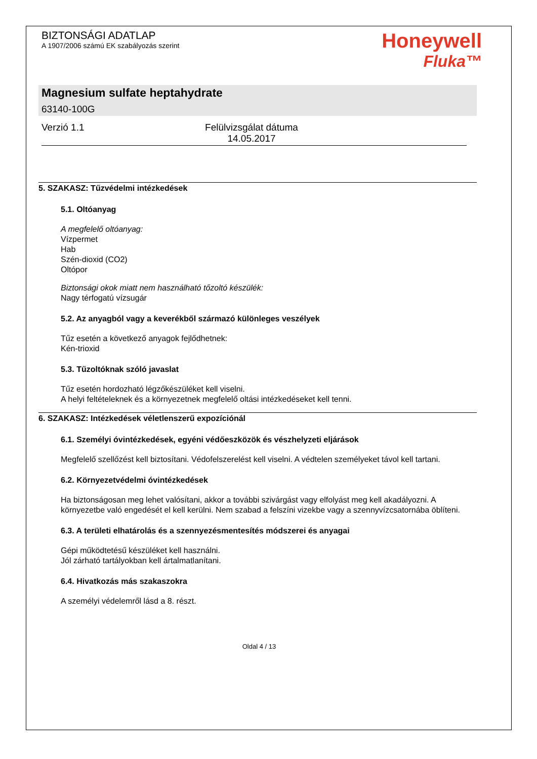BIZTONSÁGI ADATLAP
A 1907/2006 számú EK szabályozás szerint
Honeywell
Fluka™
Magnesium sulfate heptahydrate
63140-100G
Verzió 1.1 Felülvizsgálat dátuma 14.05.2017
5. SZAKASZ: Tűzvédelmi intézkedések
5.1. Oltóanyag
A megfelelő oltóanyag:
Vízpermet
Hab
Szén-dioxid (CO2)
Oltópor
Biztonsági okok miatt nem használható tőzoltó készülék:
Nagy térfogatú vízsugár
5.2. Az anyagból vagy a keverékből származó különleges veszélyek
Tűz esetén a következő anyagok fejlődhetnek:
Kén-trioxid
5.3. Tűzoltóknak szóló javaslat
Tűz esetén hordozható légzőkészüléket kell viselni.
A helyi feltételeknek és a környezetnek megfelelő oltási intézkedéseket kell tenni.
6. SZAKASZ: Intézkedések véletlenszerű expozíciónál
6.1. Személyi óvintézkedések, egyéni védőeszközök és vészhelyzeti eljárások
Megfelelő szellőzést kell biztosítani. Védofelszerelést kell viselni. A védtelen személyeket távol kell tartani.
6.2. Környezetvédelmi óvintézkedések
Ha biztonságosan meg lehet valósítani, akkor a további szivárgást vagy elfolyást meg kell akadályozni. A környezetbe való engedését el kell kerülni. Nem szabad a felszíni vizekbe vagy a szennyvízcsatornába öblíteni.
6.3. A területi elhatárolás és a szennyezésmentesítés módszerei és anyagai
Gépi működtetésű készüléket kell használni.
Jól zárható tartályokban kell ártalmatlanítani.
6.4. Hivatkozás más szakaszokra
A személyi védelemről lásd a 8. részt.
Oldal 4 / 13